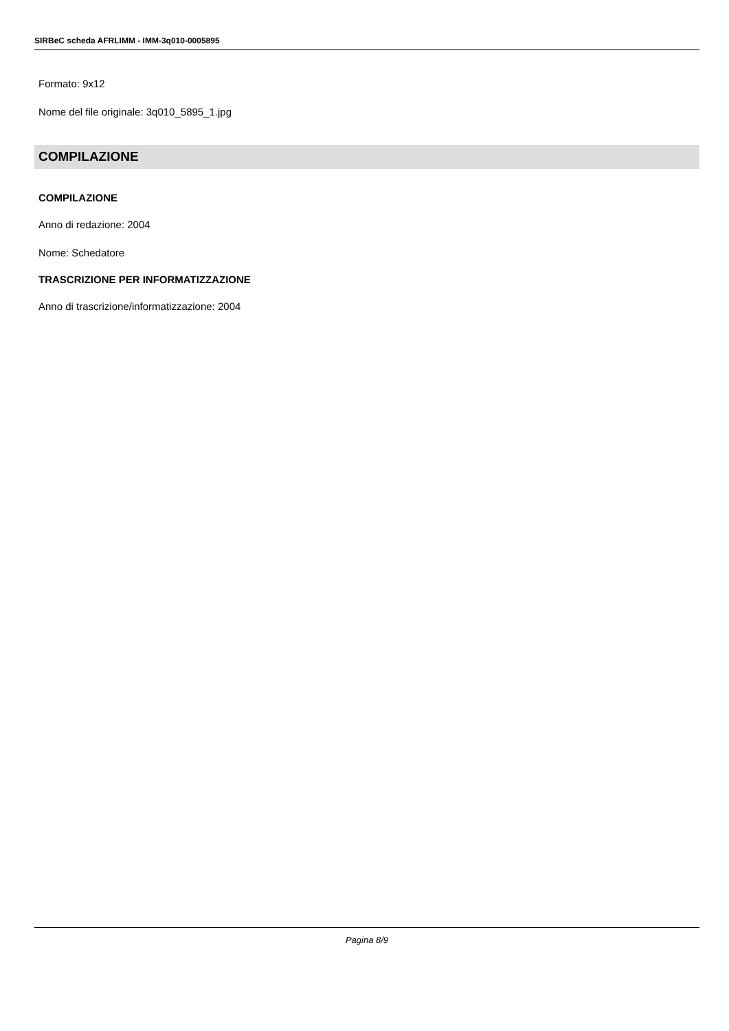SIRBeC scheda AFRLIMM - IMM-3q010-0005895
Formato: 9x12
Nome del file originale: 3q010_5895_1.jpg
COMPILAZIONE
COMPILAZIONE
Anno di redazione: 2004
Nome: Schedatore
TRASCRIZIONE PER INFORMATIZZAZIONE
Anno di trascrizione/informatizzazione: 2004
Pagina 8/9